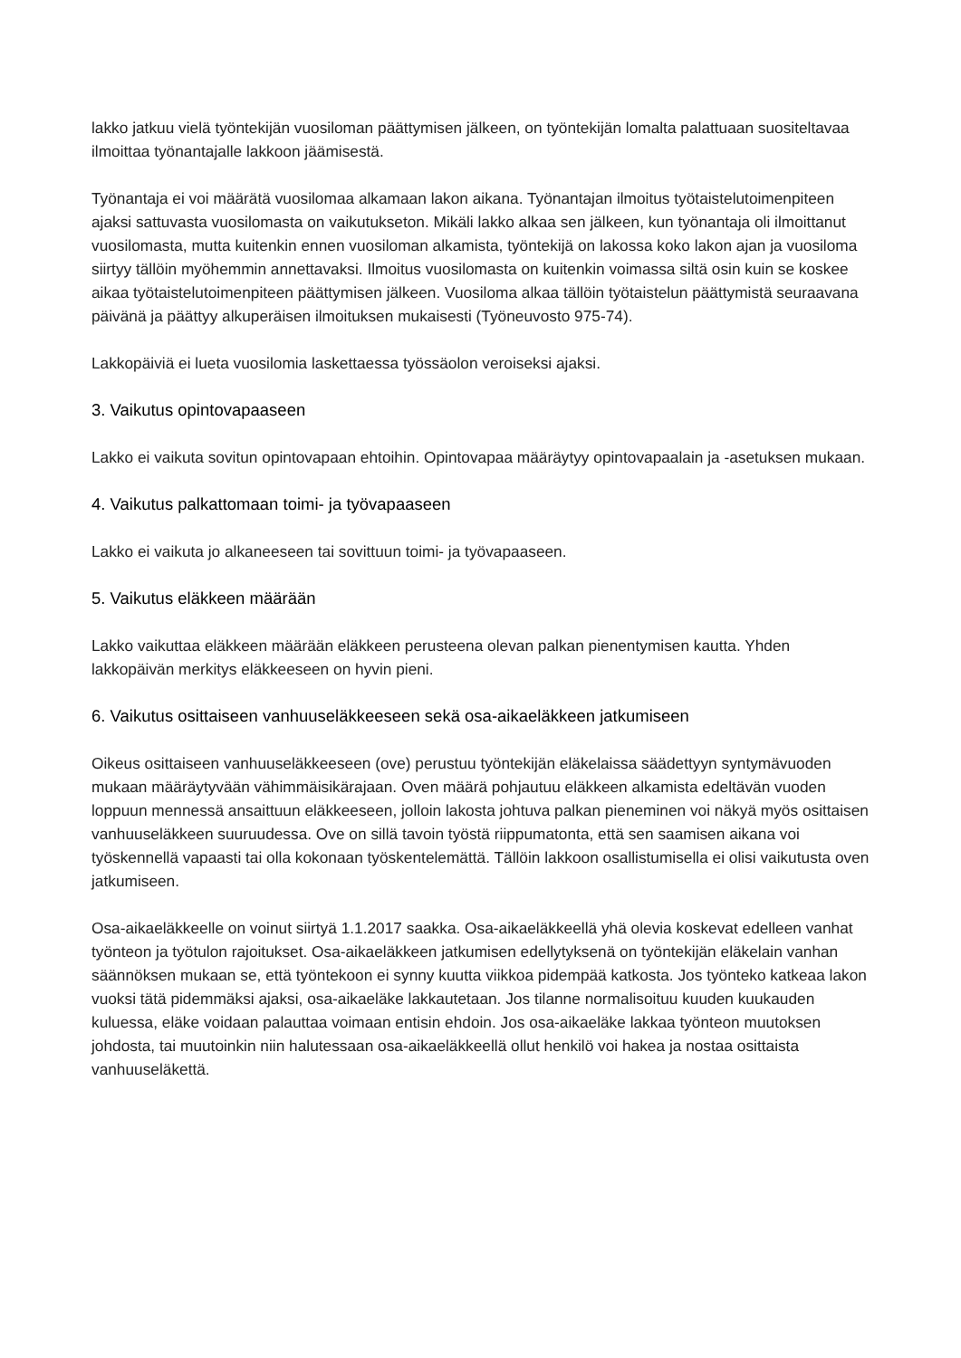lakko jatkuu vielä työntekijän vuosiloman päättymisen jälkeen, on työntekijän lomalta palattuaan suositeltavaa ilmoittaa työnantajalle lakkoon jäämisestä.
Työnantaja ei voi määrätä vuosilomaa alkamaan lakon aikana. Työnantajan ilmoitus työtaistelutoimenpiteen ajaksi sattuvasta vuosilomasta on vaikutukseton. Mikäli lakko alkaa sen jälkeen, kun työnantaja oli ilmoittanut vuosilomasta, mutta kuitenkin ennen vuosiloman alkamista, työntekijä on lakossa koko lakon ajan ja vuosiloma siirtyy tällöin myöhemmin annettavaksi. Ilmoitus vuosilomasta on kuitenkin voimassa siltä osin kuin se koskee aikaa työtaistelutoimenpiteen päättymisen jälkeen. Vuosiloma alkaa tällöin työtaistelun päättymistä seuraavana päivänä ja päättyy alkuperäisen ilmoituksen mukaisesti (Työneuvosto 975-74).
Lakkopäiviä ei lueta vuosilomia laskettaessa työssäolon veroiseksi ajaksi.
3. Vaikutus opintovapaaseen
Lakko ei vaikuta sovitun opintovapaan ehtoihin. Opintovapaa määräytyy opintovapaalain ja -asetuksen mukaan.
4. Vaikutus palkattomaan toimi- ja työvapaaseen
Lakko ei vaikuta jo alkaneeseen tai sovittuun toimi- ja työvapaaseen.
5. Vaikutus eläkkeen määrään
Lakko vaikuttaa eläkkeen määrään eläkkeen perusteena olevan palkan pienentymisen kautta. Yhden lakkopäivän merkitys eläkkeeseen on hyvin pieni.
6. Vaikutus osittaiseen vanhuuseläkkeeseen sekä osa-aikaeläkkeen jatkumiseen
Oikeus osittaiseen vanhuuseläkkeeseen (ove) perustuu työntekijän eläkelaissa säädettyyn syntymävuoden mukaan määräytyvään vähimmäisikärajaan. Oven määrä pohjautuu eläkkeen alkamista edeltävän vuoden loppuun mennessä ansaittuun eläkkeeseen, jolloin lakosta johtuva palkan pieneminen voi näkyä myös osittaisen vanhuuseläkkeen suuruudessa. Ove on sillä tavoin työstä riippumatonta, että sen saamisen aikana voi työskennellä vapaasti tai olla kokonaan työskentelemättä. Tällöin lakkoon osallistumisella ei olisi vaikutusta oven jatkumiseen.
Osa-aikaeläkkeelle on voinut siirtyä 1.1.2017 saakka. Osa-aikaeläkkeellä yhä olevia koskevat edelleen vanhat työnteon ja työtulon rajoitukset. Osa-aikaeläkkeen jatkumisen edellytyksenä on työntekijän eläkelain vanhan säännöksen mukaan se, että työntekoon ei synny kuutta viikkoa pidempää katkosta. Jos työnteko katkeaa lakon vuoksi tätä pidemmäksi ajaksi, osa-aikaeläke lakkautetaan. Jos tilanne normalisoituu kuuden kuukauden kuluessa, eläke voidaan palauttaa voimaan entisin ehdoin. Jos osa-aikaeläke lakkaa työnteon muutoksen johdosta, tai muutoinkin niin halutessaan osa-aikaeläkkeellä ollut henkilö voi hakea ja nostaa osittaista vanhuuseläkettä.